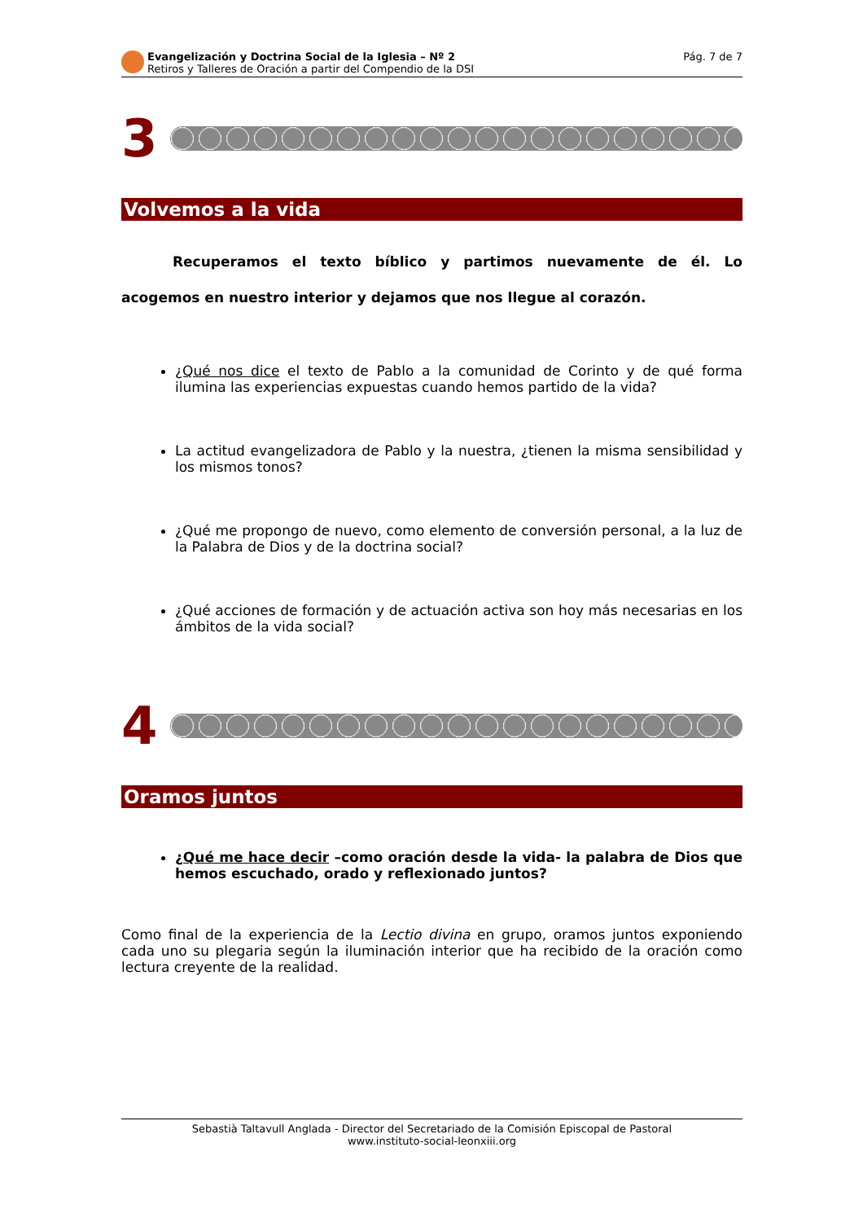Evangelización y Doctrina Social de la Iglesia – Nº 2
Retiros y Talleres de Oración a partir del Compendio de la DSI
Pág. 7 de 7
3
Volvemos a la vida
Recuperamos el texto bíblico y partimos nuevamente de él. Lo acogemos en nuestro interior y dejamos que nos llegue al corazón.
¿Qué nos dice el texto de Pablo a la comunidad de Corinto y de qué forma ilumina las experiencias expuestas cuando hemos partido de la vida?
La actitud evangelizadora de Pablo y la nuestra, ¿tienen la misma sensibilidad y los mismos tonos?
¿Qué me propongo de nuevo, como elemento de conversión personal, a la luz de la Palabra de Dios y de la doctrina social?
¿Qué acciones de formación y de actuación activa son hoy más necesarias en los ámbitos de la vida social?
4
Oramos juntos
¿Qué me hace decir –como oración desde la vida- la palabra de Dios que hemos escuchado, orado y reflexionado juntos?
Como final de la experiencia de la Lectio divina en grupo, oramos juntos exponiendo cada uno su plegaria según la iluminación interior que ha recibido de la oración como lectura creyente de la realidad.
Sebastià Taltavull Anglada - Director del Secretariado de la Comisión Episcopal de Pastoral
www.instituto-social-leonxiii.org